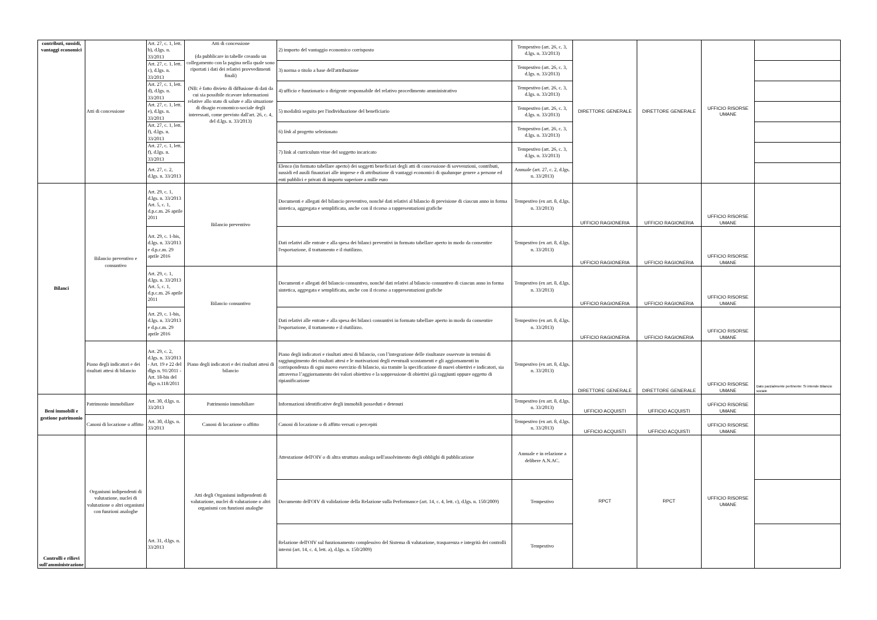| contributi, sussidi, vantaggi economici | Atti di concessione | Art. 27, c. 1, lett. b), d.lgs. n. 33/2013 | Atti di concessione (da pubblicare in tabelle creando un collegamento con la pagina nella quale sono riportati i dati dei relativi provvedimenti finali) (NB: è fatto divieto di diffusione di dati da cui sia possibile ricavare informazioni relative allo stato di salute e alla situazione di disagio economico-sociale degli interessati, come previsto dall'art. 26, c. 4, del d.lgs. n. 33/2013) | 2) importo del vantaggio economico corrisposto | Tempestivo (art. 26, c. 3, d.lgs. n. 33/2013) | DIRETTORE GENERALE | DIRETTORE GENERALE | UFFICIO RISORSE UMANE | |
| | | Art. 27, c. 1, lett. c), d.lgs. n. 33/2013 | | 3) norma o titolo a base dell'attribuzione | Tempestivo (art. 26, c. 3, d.lgs. n. 33/2013) | | | | |
| | | Art. 27, c. 1, lett. d), d.lgs. n. 33/2013 | | 4) ufficio e funzionario o dirigente responsabile del relativo procedimento amministrativo | Tempestivo (art. 26, c. 3, d.lgs. n. 33/2013) | | | | |
| | | Art. 27, c. 1, lett. e), d.lgs. n. 33/2013 | | 5) modalità seguita per l'individuazione del beneficiario | Tempestivo (art. 26, c. 3, d.lgs. n. 33/2013) | | | | |
| | | Art. 27, c. 1, lett. f), d.lgs. n. 33/2013 | | 6) link al progetto selezionato | Tempestivo (art. 26, c. 3, d.lgs. n. 33/2013) | | | | |
| | | Art. 27, c. 1, lett. f), d.lgs. n. 33/2013 | | 7) link al curriculum vitae del soggetto incaricato | Tempestivo (art. 26, c. 3, d.lgs. n. 33/2013) | | | | |
| | | Art. 27, c. 2, d.lgs. n. 33/2013 | | Elenco (in formato tabellare aperto) dei soggetti beneficiari degli atti di concessione di sovvenzioni, contributi, sussidi ed ausili finanziari alle imprese e di attribuzione di vantaggi economici di qualunque genere a persone ed enti pubblici e privati di importo superiore a mille euro | Annuale (art. 27, c. 2, d.lgs. n. 33/2013) | | | | |
| Bilanci | Bilancio preventivo e consuntivo | Art. 29, c. 1, d.lgs. n. 33/2013 Art. 5, c. 1, d.p.c.m. 26 aprile 2011 | Bilancio preventivo | Documenti e allegati del bilancio preventivo, nonché dati relativi al bilancio di previsione di ciascun anno in forma sintetica, aggregata e semplificata, anche con il ricorso a rappresentazioni grafiche | Tempestivo (ex art. 8, d.lgs. n. 33/2013) | UFFICIO RAGIONERIA | UFFICIO RAGIONERIA | UFFICIO RISORSE UMANE | |
| | | Art. 29, c. 1-bis, d.lgs. n. 33/2013 e d.p.c.m. 29 aprile 2016 | | Dati relativi alle entrate e alla spesa dei bilanci preventivi in formato tabellare aperto in modo da consentire l'esportazione, il trattamento e il riutilizzo. | Tempestivo (ex art. 8, d.lgs. n. 33/2013) | UFFICIO RAGIONERIA | UFFICIO RAGIONERIA | UFFICIO RISORSE UMANE | |
| | | Art. 29, c. 1, d.lgs. n. 33/2013 Art. 5, c. 1, d.p.c.m. 26 aprile 2011 | Bilancio consuntivo | Documenti e allegati del bilancio consuntivo, nonché dati relativi al bilancio consuntivo di ciascun anno in forma sintetica, aggregata e semplificata, anche con il ricorso a rappresentazioni grafiche | Tempestivo (ex art. 8, d.lgs. n. 33/2013) | UFFICIO RAGIONERIA | UFFICIO RAGIONERIA | UFFICIO RISORSE UMANE | |
| | | Art. 29, c. 1-bis, d.lgs. n. 33/2013 e d.p.c.m. 29 aprile 2016 | | Dati relativi alle entrate e alla spesa dei bilanci consuntivi in formato tabellare aperto in modo da consentire l'esportazione, il trattamento e il riutilizzo. | Tempestivo (ex art. 8, d.lgs. n. 33/2013) | UFFICIO RAGIONERIA | UFFICIO RAGIONERIA | UFFICIO RISORSE UMANE | |
| | Piano degli indicatori e dei risultati attesi di bilancio | Art. 29, c. 2, d.lgs. n. 33/2013 - Art. 19 e 22 del dlgs n. 91/2011 - Art. 18-bis del dlgs n.118/2011 | Piano degli indicatori e dei risultati attesi di bilancio | Piano degli indicatori e risultati attesi di bilancio, con l’integrazione delle risultanze osservate in termini di raggiungimento dei risultati attesi e le motivazioni degli eventuali scostamenti e gli aggiornamenti in corrispondenza di ogni nuovo esercizio di bilancio, sia tramite la specificazione di nuovi obiettivi e indicatori, sia attraverso l’aggiornamento dei valori obiettivo e la soppressione di obiettivi già raggiunti oppure oggetto di ripianificazione | Tempestivo (ex art. 8, d.lgs. n. 33/2013) | DIRETTORE GENERALE | DIRETTORE GENERALE | UFFICIO RISORSE UMANE | Dato parzialmente pertinente: Si intende Bilancio sociale |
| Beni immobili e gestione patrimonio | Patrimonio immobiliare | Art. 30, d.lgs. n. 33/2013 | Patrimonio immobiliare | Informazioni identificative degli immobili posseduti e detenuti | Tempestivo (ex art. 8, d.lgs. n. 33/2013) | UFFICIO ACQUISTI | UFFICIO ACQUISTI | UFFICIO RISORSE UMANE | |
| | Canoni di locazione o affitto | Art. 30, d.lgs. n. 33/2013 | Canoni di locazione o affitto | Canoni di locazione o di affitto versati o percepiti | Tempestivo (ex art. 8, d.lgs. n. 33/2013) | UFFICIO ACQUISTI | UFFICIO ACQUISTI | UFFICIO RISORSE UMANE | |
| Controlli e rilievi sull'amministrazione | Organismi indipendenti di valutazione, nuclei di valutazione o altri organismi con funzioni analoghe | Art. 31, d.lgs. n. 33/2013 | Atti degli Organismi indipendenti di valutazione, nuclei di valutazione o altri organismi con funzioni analoghe | Attestazione dell'OIV o di altra struttura analoga nell'assolvimento degli obblighi di pubblicazione | Annuale e in relazione a delibere A.N.AC. | RPCT | RPCT | UFFICIO RISORSE UMANE | |
| | | | | Documento dell'OIV di validazione della Relazione sulla Performance (art. 14, c. 4, lett. c), d.lgs. n. 150/2009) | Tempestivo | | | | |
| | | | | Relazione dell'OIV sul funzionamento complessivo del Sistema di valutazione, trasparenza e integrità dei controlli interni (art. 14, c. 4, lett. a), d.lgs. n. 150/2009) | Tempestivo | | | | |